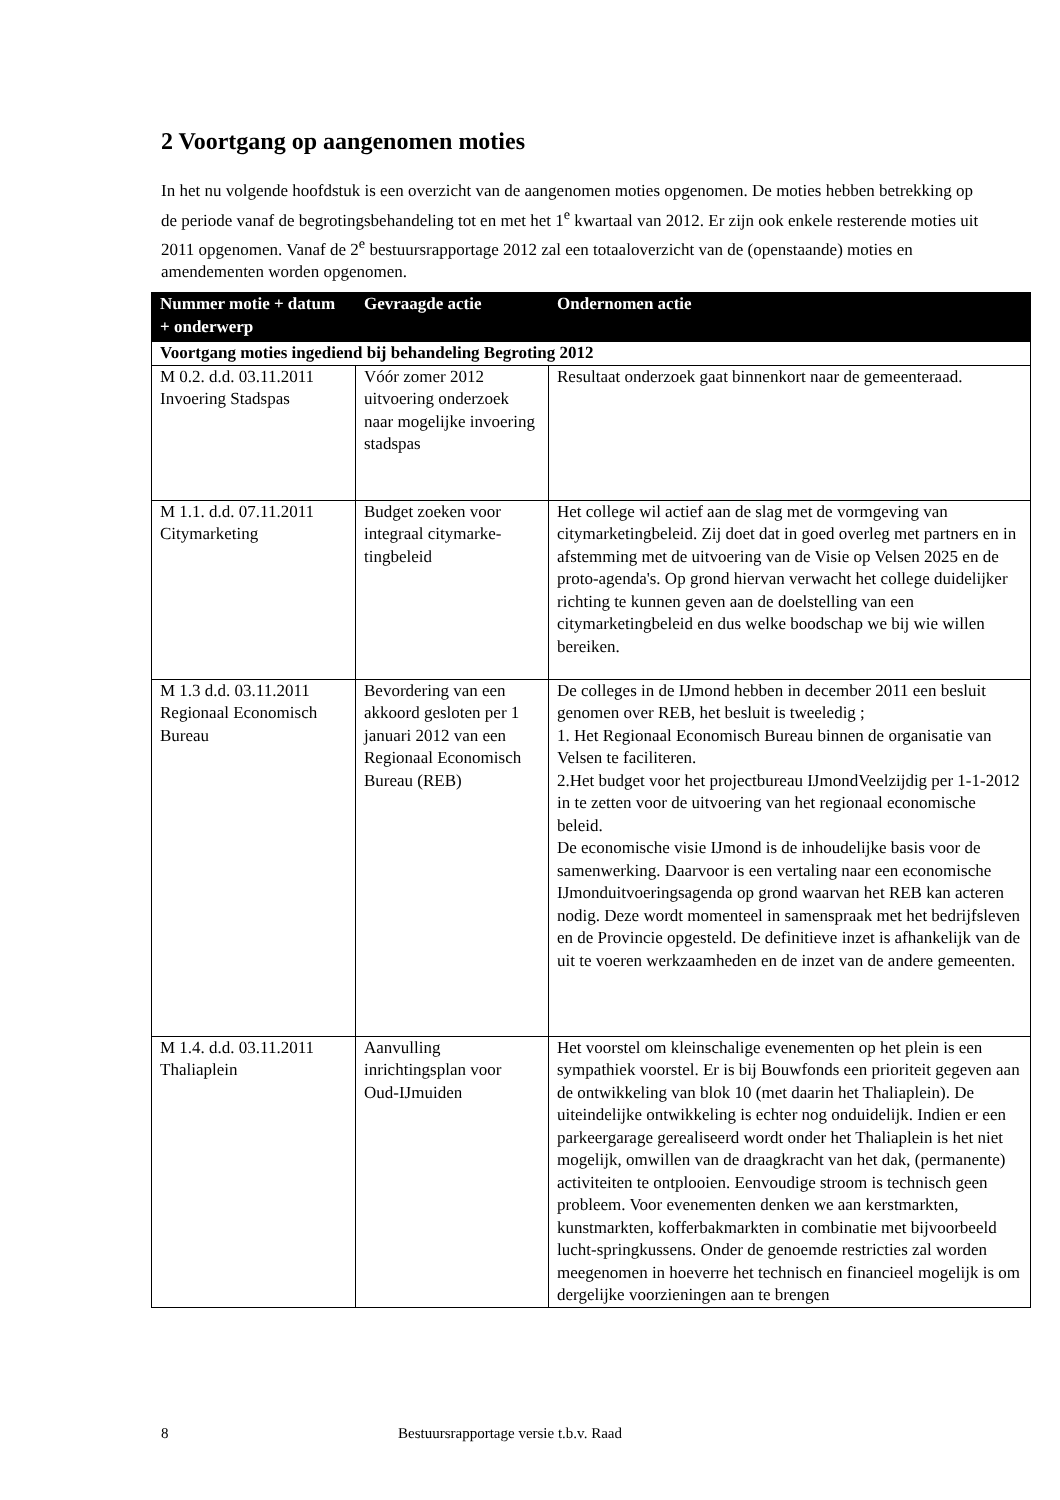2 Voortgang op aangenomen moties
In het nu volgende hoofdstuk is een overzicht van de aangenomen moties opgenomen. De moties hebben betrekking op de periode vanaf de begrotingsbehandeling tot en met het 1<sup>e</sup> kwartaal van 2012. Er zijn ook enkele resterende moties uit 2011 opgenomen. Vanaf de 2<sup>e</sup> bestuursrapportage 2012 zal een totaaloverzicht van de (openstaande) moties en amendementen worden opgenomen.
| Nummer motie + datum + onderwerp | Gevraagde actie | Ondernomen actie |
| --- | --- | --- |
| Voortgang moties ingediend bij behandeling Begroting 2012 | | |
| M 0.2. d.d. 03.11.2011 Invoering Stadspas | Vóór zomer 2012 uitvoering onderzoek naar mogelijke invoering stadspas | Resultaat onderzoek gaat binnenkort naar de gemeenteraad. |
| M 1.1. d.d. 07.11.2011 Citymarketing | Budget zoeken voor integraal citymarke-tingbeleid | Het college wil actief aan de slag met de vormgeving van citymarketingbeleid. Zij doet dat in goed overleg met partners en in afstemming met de uitvoering van de Visie op Velsen 2025 en de proto-agenda's. Op grond hiervan verwacht het college duidelijker richting te kunnen geven aan de doelstelling van een citymarketingbeleid en dus welke boodschap we bij wie willen bereiken. |
| M 1.3 d.d. 03.11.2011 Regionaal Economisch Bureau | Bevordering van een akkoord gesloten per 1 januari 2012 van een Regionaal Economisch Bureau (REB) | De colleges in de IJmond hebben in december 2011 een besluit genomen over REB, het besluit is tweeledig ; 1. Het Regionaal Economisch Bureau binnen de organisatie van Velsen te faciliteren. 2.Het budget voor het projectbureau IJmondVeelzijdig per 1-1-2012 in te zetten voor de uitvoering van het regionaal economische beleid. De economische visie IJmond is de inhoudelijke basis voor de samenwerking. Daarvoor is een vertaling naar een economische IJmonduitvoeringsagenda op grond waarvan het REB kan acteren nodig. Deze wordt momenteel in samenspraak met het bedrijfsleven en de Provincie opgesteld. De definitieve inzet is afhankelijk van de uit te voeren werkzaamheden en de inzet van de andere gemeenten. |
| M 1.4. d.d. 03.11.2011 Thaliaplein | Aanvulling inrichtingsplan voor Oud-IJmuiden | Het voorstel om kleinschalige evenementen op het plein is een sympathiek voorstel. Er is bij Bouwfonds een prioriteit gegeven aan de ontwikkeling van blok 10 (met daarin het Thaliaplein). De uiteindelijke ontwikkeling is echter nog onduidelijk. Indien er een parkeergarage gerealiseerd wordt onder het Thaliaplein is het niet mogelijk, omwillen van de draagkracht van het dak, (permanente) activiteiten te ontplooien. Eenvoudige stroom is technisch geen probleem. Voor evenementen denken we aan kerstmarkten, kunstmarkten, kofferbakmarkten in combinatie met bijvoorbeeld lucht-springkussens. Onder de genoemde restricties zal worden meegenomen in hoeverre het technisch en financieel mogelijk is om dergelijke voorzieningen aan te brengen |
8 Bestuursrapportage versie t.b.v. Raad